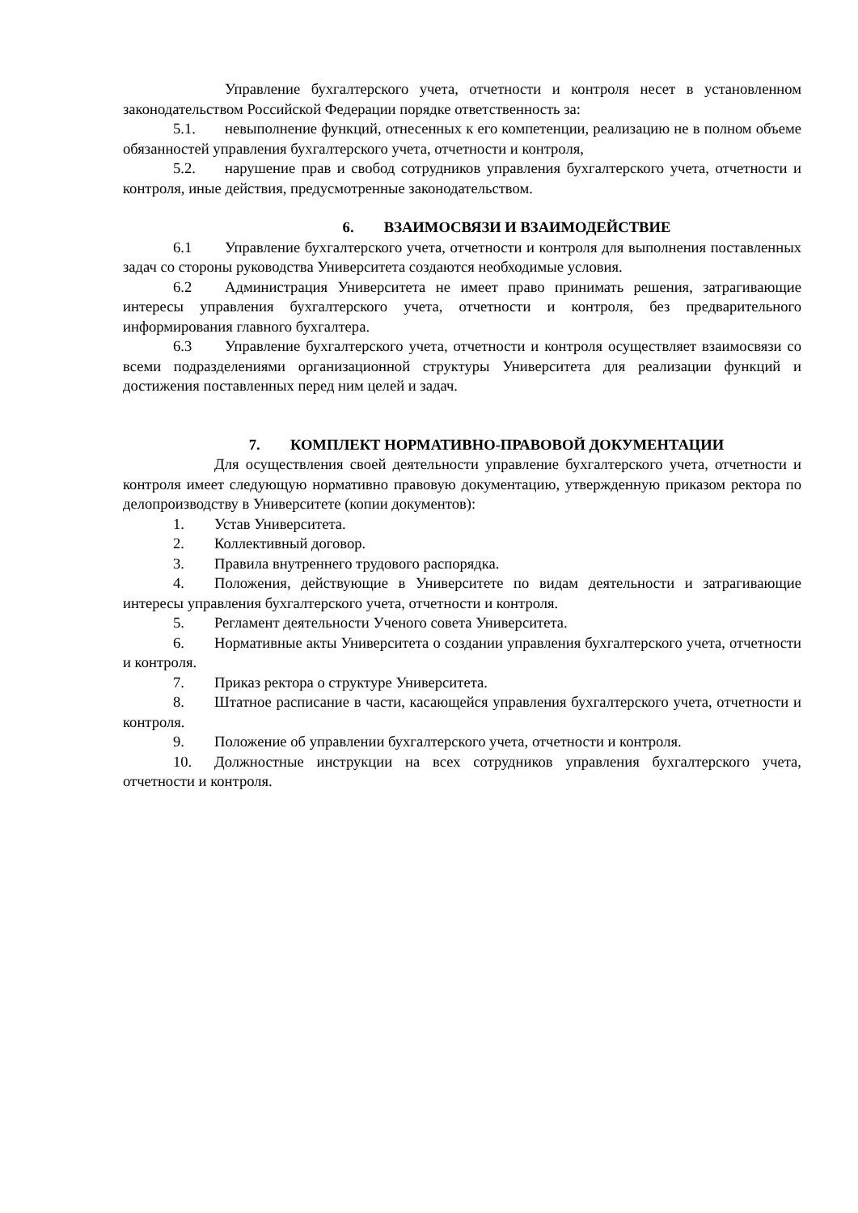Управление бухгалтерского учета, отчетности и контроля несет в установленном законодательством Российской Федерации порядке ответственность за:
5.1. невыполнение функций, отнесенных к его компетенции, реализацию не в полном объеме обязанностей управления бухгалтерского учета, отчетности и контроля,
5.2. нарушение прав и свобод сотрудников управления бухгалтерского учета, отчетности и контроля, иные действия, предусмотренные законодательством.
6. ВЗАИМОСВЯЗИ И ВЗАИМОДЕЙСТВИЕ
6.1 Управление бухгалтерского учета, отчетности и контроля для выполнения поставленных задач со стороны руководства Университета создаются необходимые условия.
6.2 Администрация Университета не имеет право принимать решения, затрагивающие интересы управления бухгалтерского учета, отчетности и контроля, без предварительного информирования главного бухгалтера.
6.3 Управление бухгалтерского учета, отчетности и контроля осуществляет взаимосвязи со всеми подразделениями организационной структуры Университета для реализации функций и достижения поставленных перед ним целей и задач.
7. КОМПЛЕКТ НОРМАТИВНО-ПРАВОВОЙ ДОКУМЕНТАЦИИ
Для осуществления своей деятельности управление бухгалтерского учета, отчетности и контроля имеет следующую нормативно правовую документацию, утвержденную приказом ректора по делопроизводству в Университете (копии документов):
1. Устав Университета.
2. Коллективный договор.
3. Правила внутреннего трудового распорядка.
4. Положения, действующие в Университете по видам деятельности и затрагивающие интересы управления бухгалтерского учета, отчетности и контроля.
5. Регламент деятельности Ученого совета Университета.
6. Нормативные акты Университета о создании управления бухгалтерского учета, отчетности и контроля.
7. Приказ ректора о структуре Университета.
8. Штатное расписание в части, касающейся управления бухгалтерского учета, отчетности и контроля.
9. Положение об управлении бухгалтерского учета, отчетности и контроля.
10. Должностные инструкции на всех сотрудников управления бухгалтерского учета, отчетности и контроля.